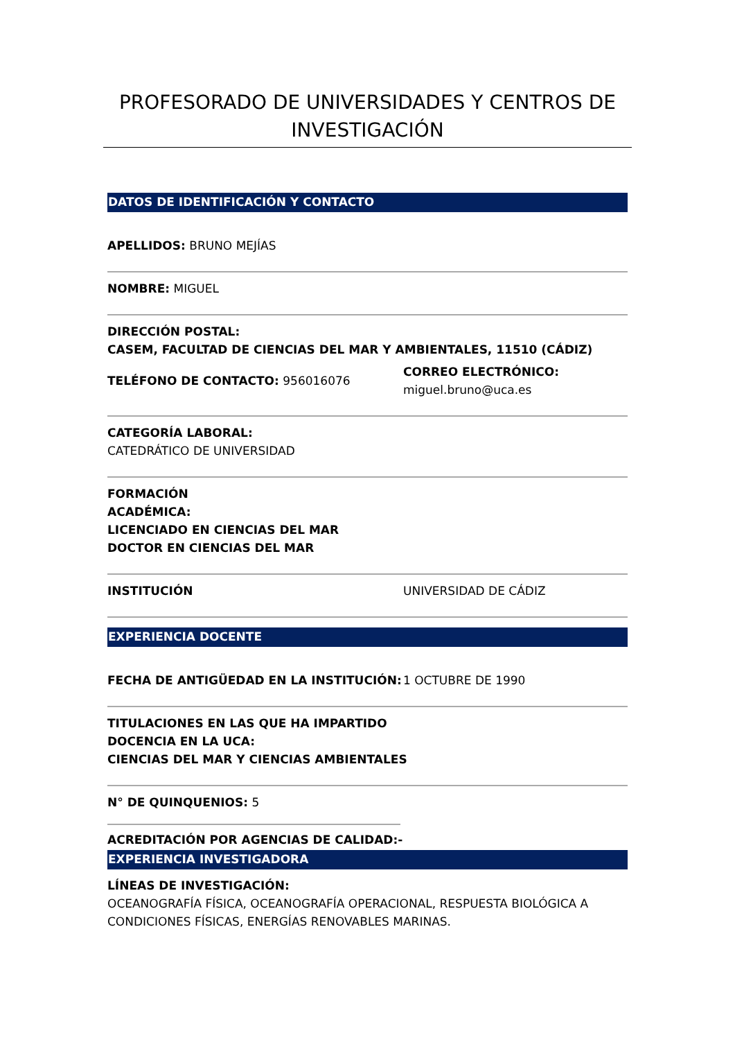PROFESORADO DE UNIVERSIDADES Y CENTROS DE INVESTIGACIÓN
DATOS DE IDENTIFICACIÓN Y CONTACTO
APELLIDOS: BRUNO MEJÍAS
NOMBRE: MIGUEL
DIRECCIÓN POSTAL:
CASEM, FACULTAD DE CIENCIAS DEL MAR Y AMBIENTALES, 11510 (CÁDIZ)
TELÉFONO DE CONTACTO: 956016076
CORREO ELECTRÓNICO:
miguel.bruno@uca.es
CATEGORÍA LABORAL:
CATEDRÁTICO DE UNIVERSIDAD
FORMACIÓN
ACADÉMICA:
LICENCIADO EN CIENCIAS DEL MAR
DOCTOR EN CIENCIAS DEL MAR
INSTITUCIÓN UNIVERSIDAD DE CÁDIZ
EXPERIENCIA DOCENTE
FECHA DE ANTIGÜEDAD EN LA INSTITUCIÓN: 1 OCTUBRE DE 1990
TITULACIONES EN LAS QUE HA IMPARTIDO
DOCENCIA EN LA UCA:
CIENCIAS DEL MAR Y CIENCIAS AMBIENTALES
N° DE QUINQUENIOS: 5
ACREDITACIÓN POR AGENCIAS DE CALIDAD:-
EXPERIENCIA INVESTIGADORA
LÍNEAS DE INVESTIGACIÓN:
OCEANOGRAFÍA FÍSICA, OCEANOGRAFÍA OPERACIONAL, RESPUESTA BIOLÓGICA A CONDICIONES FÍSICAS, ENERGÍAS RENOVABLES MARINAS.